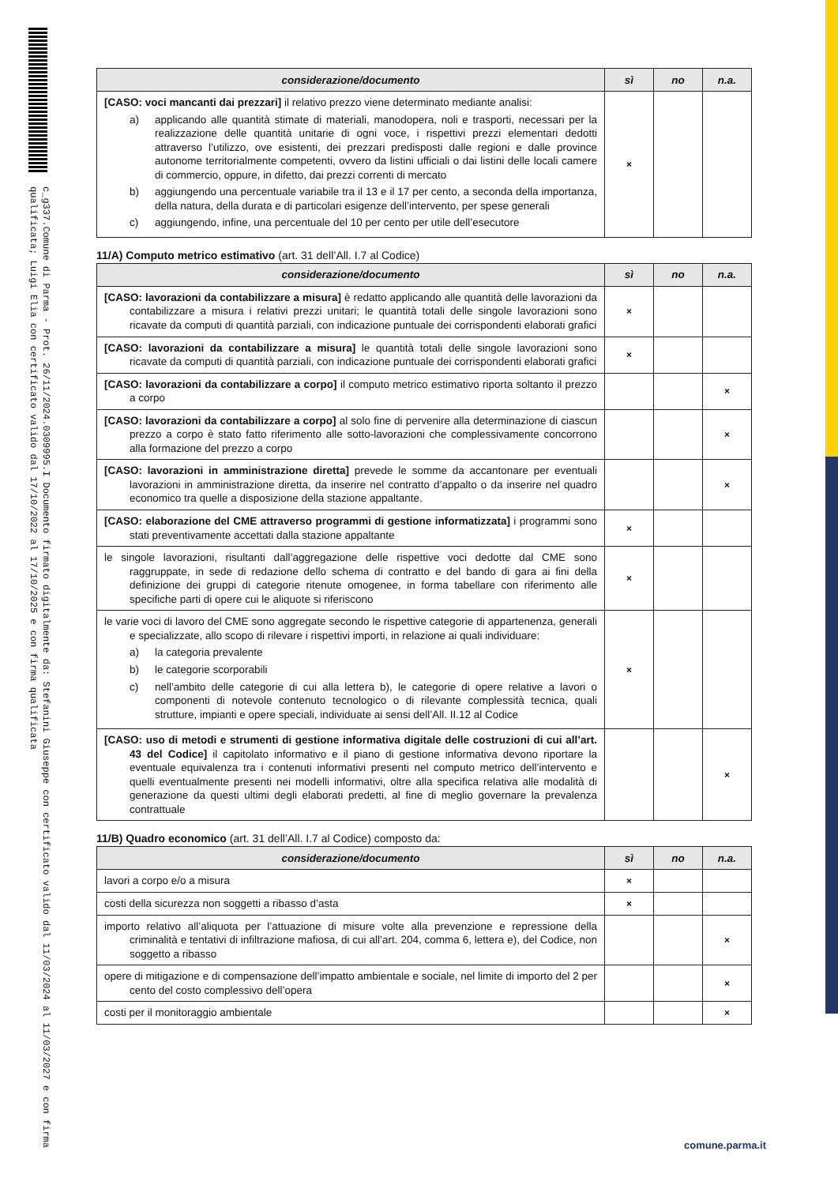c_g337.Comune di Parma - Prot. 26/11/2024.0309995.I Documento firmato digitalmente da: Stefanini Giuseppe con certificato valido dal 11/03/2024 al 11/03/2027 e con firma qualificata; Luigi Elia con certificato valido dal 17/10/2022 al 17/10/2025 e con firma qualificata
| considerazione/documento | sì | no | n.a. |
| --- | --- | --- | --- |
| [CASO: voci mancanti dai prezzari] il relativo prezzo viene determinato mediante analisi: a) applicando alle quantità stimate di materiali, manodopera, noli e trasporti, necessari per la realizzazione delle quantità unitarie di ogni voce, i rispettivi prezzi elementari dedotti attraverso l’utilizzo, ove esistenti, dei prezzari predisposti dalle regioni e dalle province autonome territorialmente competenti, ovvero da listini ufficiali o dai listini delle locali camere di commercio, oppure, in difetto, dai prezzi correnti di mercato b) aggiungendo una percentuale variabile tra il 13 e il 17 per cento, a seconda della importanza, della natura, della durata e di particolari esigenze dell’intervento, per spese generali c) aggiungendo, infine, una percentuale del 10 per cento per utile dell’esecutore | × | | |
11/A) Computo metrico estimativo (art. 31 dell’All. I.7 al Codice)
| considerazione/documento | sì | no | n.a. |
| --- | --- | --- | --- |
| [CASO: lavorazioni da contabilizzare a misura] è redatto applicando alle quantità delle lavorazioni da contabilizzare a misura i relativi prezzi unitari; le quantità totali delle singole lavorazioni sono ricavate da computi di quantità parziali, con indicazione puntuale dei corrispondenti elaborati grafici | × | | |
| [CASO: lavorazioni da contabilizzare a misura] le quantità totali delle singole lavorazioni sono ricavate da computi di quantità parziali, con indicazione puntuale dei corrispondenti elaborati grafici | × | | |
| [CASO: lavorazioni da contabilizzare a corpo] il computo metrico estimativo riporta soltanto il prezzo a corpo | | | × |
| [CASO: lavorazioni da contabilizzare a corpo] al solo fine di pervenire alla determinazione di ciascun prezzo a corpo è stato fatto riferimento alle sotto-lavorazioni che complessivamente concorrono alla formazione del prezzo a corpo | | | × |
| [CASO: lavorazioni in amministrazione diretta] prevede le somme da accantonare per eventuali lavorazioni in amministrazione diretta, da inserire nel contratto d’appalto o da inserire nel quadro economico tra quelle a disposizione della stazione appaltante. | | | × |
| [CASO: elaborazione del CME attraverso programmi di gestione informatizzata] i programmi sono stati preventivamente accettati dalla stazione appaltante | × | | |
| le singole lavorazioni, risultanti dall’aggregazione delle rispettive voci dedotte dal CME sono raggruppate, in sede di redazione dello schema di contratto e del bando di gara ai fini della definizione dei gruppi di categorie ritenute omogenee, in forma tabellare con riferimento alle specifiche parti di opere cui le aliquote si riferiscono | × | | |
| le varie voci di lavoro del CME sono aggregate secondo le rispettive categorie di appartenenza, generali e specializzate, allo scopo di rilevare i rispettivi importi, in relazione ai quali individuare: a) la categoria prevalente b) le categorie scorporabili c) nell’ambito delle categorie di cui alla lettera b), le categorie di opere relative a lavori o componenti di notevole contenuto tecnologico o di rilevante complessità tecnica, quali strutture, impianti e opere speciali, individuate ai sensi dell’All. II.12 al Codice | × | | |
| [CASO: uso di metodi e strumenti di gestione informativa digitale delle costruzioni di cui all’art. 43 del Codice] il capitolato informativo e il piano di gestione informativa devono riportare la eventuale equivalenza tra i contenuti informativi presenti nel computo metrico dell’intervento e quelli eventualmente presenti nei modelli informativi, oltre alla specifica relativa alle modalità di generazione da questi ultimi degli elaborati predetti, al fine di meglio governare la prevalenza contrattuale | | | × |
11/B) Quadro economico (art. 31 dell’All. I.7 al Codice) composto da:
| considerazione/documento | sì | no | n.a. |
| --- | --- | --- | --- |
| lavori a corpo e/o a misura | × | | |
| costi della sicurezza non soggetti a ribasso d’asta | × | | |
| importo relativo all’aliquota per l’attuazione di misure volte alla prevenzione e repressione della criminalità e tentativi di infiltrazione mafiosa, di cui all’art. 204, comma 6, lettera e), del Codice, non soggetto a ribasso | | | × |
| opere di mitigazione e di compensazione dell’impatto ambientale e sociale, nel limite di importo del 2 per cento del costo complessivo dell’opera | | | × |
| costi per il monitoraggio ambientale | | | × |
comune.parma.it